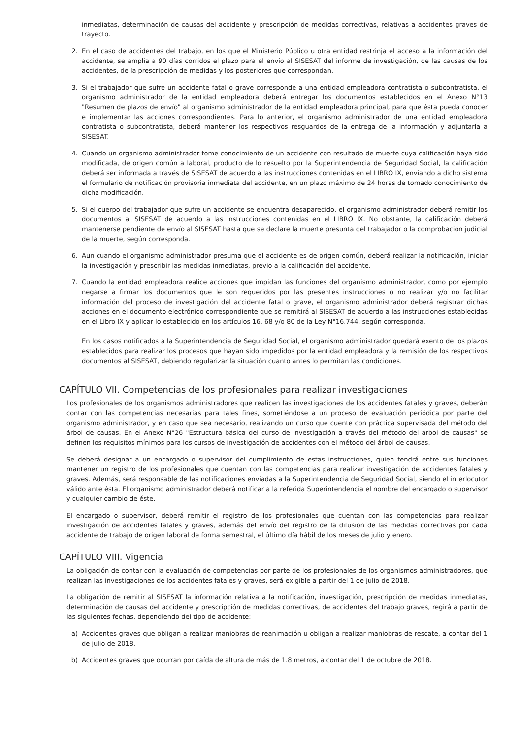inmediatas, determinación de causas del accidente y prescripción de medidas correctivas, relativas a accidentes graves de trayecto.
2. En el caso de accidentes del trabajo, en los que el Ministerio Público u otra entidad restrinja el acceso a la información del accidente, se amplía a 90 días corridos el plazo para el envío al SISESAT del informe de investigación, de las causas de los accidentes, de la prescripción de medidas y los posteriores que correspondan.
3. Si el trabajador que sufre un accidente fatal o grave corresponde a una entidad empleadora contratista o subcontratista, el organismo administrador de la entidad empleadora deberá entregar los documentos establecidos en el Anexo N°13 "Resumen de plazos de envío" al organismo administrador de la entidad empleadora principal, para que ésta pueda conocer e implementar las acciones correspondientes. Para lo anterior, el organismo administrador de una entidad empleadora contratista o subcontratista, deberá mantener los respectivos resguardos de la entrega de la información y adjuntarla a SISESAT.
4. Cuando un organismo administrador tome conocimiento de un accidente con resultado de muerte cuya calificación haya sido modificada, de origen común a laboral, producto de lo resuelto por la Superintendencia de Seguridad Social, la calificación deberá ser informada a través de SISESAT de acuerdo a las instrucciones contenidas en el LIBRO IX, enviando a dicho sistema el formulario de notificación provisoria inmediata del accidente, en un plazo máximo de 24 horas de tomado conocimiento de dicha modificación.
5. Si el cuerpo del trabajador que sufre un accidente se encuentra desaparecido, el organismo administrador deberá remitir los documentos al SISESAT de acuerdo a las instrucciones contenidas en el LIBRO IX. No obstante, la calificación deberá mantenerse pendiente de envío al SISESAT hasta que se declare la muerte presunta del trabajador o la comprobación judicial de la muerte, según corresponda.
6. Aun cuando el organismo administrador presuma que el accidente es de origen común, deberá realizar la notificación, iniciar la investigación y prescribir las medidas inmediatas, previo a la calificación del accidente.
7. Cuando la entidad empleadora realice acciones que impidan las funciones del organismo administrador, como por ejemplo negarse a firmar los documentos que le son requeridos por las presentes instrucciones o no realizar y/o no facilitar información del proceso de investigación del accidente fatal o grave, el organismo administrador deberá registrar dichas acciones en el documento electrónico correspondiente que se remitirá al SISESAT de acuerdo a las instrucciones establecidas en el Libro IX y aplicar lo establecido en los artículos 16, 68 y/o 80 de la Ley N°16.744, según corresponda.
En los casos notificados a la Superintendencia de Seguridad Social, el organismo administrador quedará exento de los plazos establecidos para realizar los procesos que hayan sido impedidos por la entidad empleadora y la remisión de los respectivos documentos al SISESAT, debiendo regularizar la situación cuanto antes lo permitan las condiciones.
CAPÍTULO VII. Competencias de los profesionales para realizar investigaciones
Los profesionales de los organismos administradores que realicen las investigaciones de los accidentes fatales y graves, deberán contar con las competencias necesarias para tales fines, sometiéndose a un proceso de evaluación periódica por parte del organismo administrador, y en caso que sea necesario, realizando un curso que cuente con práctica supervisada del método del árbol de causas. En el Anexo N°26 "Estructura básica del curso de investigación a través del método del árbol de causas" se definen los requisitos mínimos para los cursos de investigación de accidentes con el método del árbol de causas.
Se deberá designar a un encargado o supervisor del cumplimiento de estas instrucciones, quien tendrá entre sus funciones mantener un registro de los profesionales que cuentan con las competencias para realizar investigación de accidentes fatales y graves. Además, será responsable de las notificaciones enviadas a la Superintendencia de Seguridad Social, siendo el interlocutor válido ante ésta. El organismo administrador deberá notificar a la referida Superintendencia el nombre del encargado o supervisor y cualquier cambio de éste.
El encargado o supervisor, deberá remitir el registro de los profesionales que cuentan con las competencias para realizar investigación de accidentes fatales y graves, además del envío del registro de la difusión de las medidas correctivas por cada accidente de trabajo de origen laboral de forma semestral, el último día hábil de los meses de julio y enero.
CAPÍTULO VIII. Vigencia
La obligación de contar con la evaluación de competencias por parte de los profesionales de los organismos administradores, que realizan las investigaciones de los accidentes fatales y graves, será exigible a partir del 1 de julio de 2018.
La obligación de remitir al SISESAT la información relativa a la notificación, investigación, prescripción de medidas inmediatas, determinación de causas del accidente y prescripción de medidas correctivas, de accidentes del trabajo graves, regirá a partir de las siguientes fechas, dependiendo del tipo de accidente:
a) Accidentes graves que obligan a realizar maniobras de reanimación u obligan a realizar maniobras de rescate, a contar del 1 de julio de 2018.
b) Accidentes graves que ocurran por caída de altura de más de 1.8 metros, a contar del 1 de octubre de 2018.